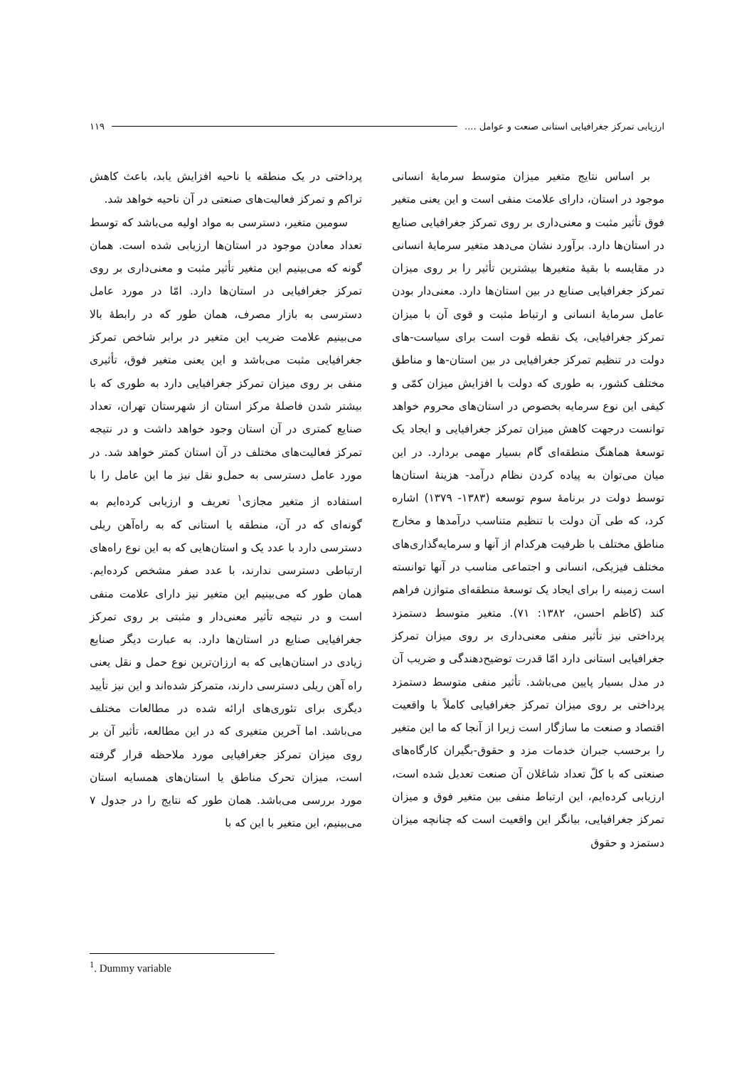ارزیابی تمرکز جغرافیایی استانی صنعت و عوامل .... ۱۱۹
بر اساس نتایج متغیر میزان متوسط سرمایهٔ انسانی موجود در استان، دارای علامت منفی است و این یعنی متغیر فوق تأثیر مثبت و معنی‌داری بر روی تمرکز جغرافیایی صنایع در استان‌ها دارد. برآورد نشان می‌دهد متغیر سرمایهٔ انسانی در مقایسه با بقیهٔ متغیرها بیشترین تأثیر را بر روی میزان تمرکز جغرافیایی صنایع در بین استان‌ها دارد. معنی‌دار بودن عامل سرمایهٔ انسانی و ارتباط مثبت و قوی آن با میزان تمرکز جغرافیایی، یک نقطه قوت است برای سیاست-های دولت در تنظیم تمرکز جغرافیایی در بین استان-ها و مناطق مختلف کشور، به طوری که دولت با افزایش میزان کمّی و کیفی این نوع سرمایه بخصوص در استان‌های محروم خواهد توانست درجهت کاهش میزان تمرکز جغرافیایی و ایجاد یک توسعهٔ هماهنگ منطقه‌ای گام بسیار مهمی بردارد. در این میان می‌توان به پیاده کردن نظام درآمد- هزینهٔ استان‌ها توسط دولت در برنامهٔ سوم توسعه (۱۳۸۳- ۱۳۷۹) اشاره کرد، که طی آن دولت با تنظیم متناسب درآمدها و مخارج مناطق مختلف با ظرفیت هرکدام از آنها و سرمایه‌گذاری‌های مختلف فیزیکی، انسانی و اجتماعی مناسب در آنها توانسته است زمینه را برای ایجاد یک توسعهٔ منطقه‌ای متوازن فراهم کند (کاظم احسن، ۱۳۸۲: ۷۱). متغیر متوسط دستمزد پرداختی نیز تأثیر منفی معنی‌داری بر روی میزان تمرکز جغرافیایی استانی دارد امّا قدرت توضیح‌دهندگی و ضریب آن در مدل بسیار پایین می‌باشد. تأثیر منفی متوسط دستمزد پرداختی بر روی میزان تمرکز جغرافیایی کاملاً با واقعیت اقتصاد و صنعت ما سازگار است زیرا از آنجا که ما این متغیر را برحسب جبران خدمات مزد و حقوق-بگیران کارگاه‌های صنعتی که با کلّ تعداد شاغلان آن صنعت تعدیل شده است، ارزیابی کرده‌ایم، این ارتباط منفی بین متغیر فوق و میزان تمرکز جغرافیایی، بیانگر این واقعیت است که چنانچه میزان دستمزد و حقوق
پرداختی در یک منطقه یا ناحیه افزایش یابد، باعث کاهش تراکم و تمرکز فعالیت‌های صنعتی در آن ناحیه خواهد شد.
سومین متغیر، دسترسی به مواد اولیه می‌باشد که توسط تعداد معادن موجود در استان‌ها ارزیابی شده است. همان گونه که می‌بینیم این متغیر تأثیر مثبت و معنی‌داری بر روی تمرکز جغرافیایی در استان‌ها دارد. امّا در مورد عامل دسترسی به بازار مصرف، همان طور که در رابطهٔ بالا می‌بینیم علامت ضریب این متغیر در برابر شاخص تمرکز جغرافیایی مثبت می‌باشد و این یعنی متغیر فوق، تأثیری منفی بر روی میزان تمرکز جغرافیایی دارد به طوری که با بیشتر شدن فاصلهٔ مرکز استان از شهرستان تهران، تعداد صنایع کمتری در آن استان وجود خواهد داشت و در نتیجه تمرکز فعالیت‌های مختلف در آن استان کمتر خواهد شد. در مورد عامل دسترسی به حمل‌و نقل نیز ما این عامل را با استفاده از متغیر مجازی<sup>۱</sup> تعریف و ارزیابی کرده‌ایم به گونه‌ای که در آن، منطقه یا استانی که به راه‌آهن ریلی دسترسی دارد با عدد یک و استان‌هایی که به این نوع راه‌های ارتباطی دسترسی ندارند، با عدد صفر مشخص کرده‌ایم. همان طور که می‌بینیم این متغیر نیز دارای علامت منفی است و در نتیجه تأثیر معنی‌دار و مثبتی بر روی تمرکز جغرافیایی صنایع در استان‌ها دارد. به عبارت دیگر صنایع زیادی در استان‌هایی که به ارزان‌ترین نوع حمل و نقل یعنی راه آهن ریلی دسترسی دارند، متمرکز شده‌اند و این نیز تأیید دیگری برای تئوری‌های ارائه شده در مطالعات مختلف می‌باشد. اما آخرین متغیری که در این مطالعه، تأثیر آن بر روی میزان تمرکز جغرافیایی مورد ملاحظه قرار گرفته است، میزان تحرک مناطق یا استان‌های همسایه استان مورد بررسی می‌باشد. همان طور که نتایج را در جدول ۷ می‌بینیم، این متغیر با این که با
<sup>1</sup>. Dummy variable